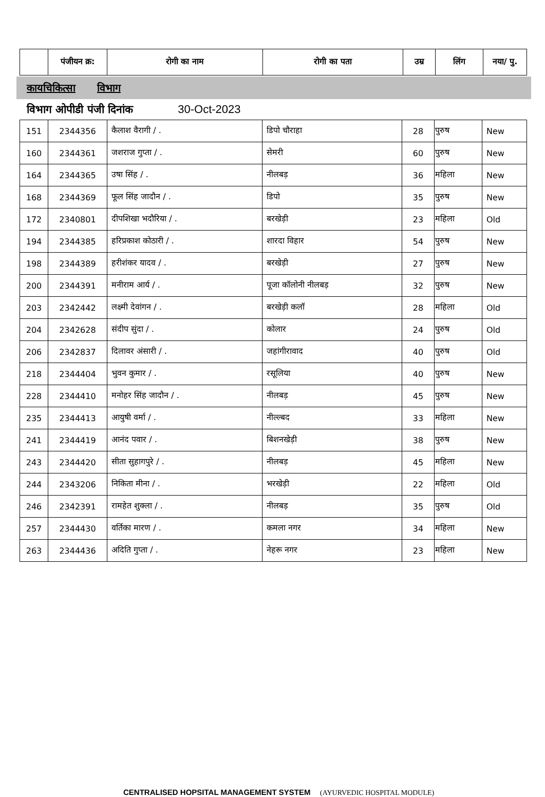| | पंजीयन क्र: | रोगी का नाम | रोगी का पता | उम्र | लिंग | नया/ पु. |
| --- | --- | --- | --- | --- | --- | --- |
कायचिकित्सा विभाग
विभाग ओपीडी पंजी दिनांक 30-Oct-2023
| 151 | 2344356 | कैलाश वैरागी / . | डिपो चौराहा | 28 | पुरुष | New |
| 160 | 2344361 | जशराज गुप्ता / . | सेमरी | 60 | पुरुष | New |
| 164 | 2344365 | उषा सिंह / . | नीलबड़ | 36 | महिला | New |
| 168 | 2344369 | फूल सिंह जादौन / . | डिपो | 35 | पुरुष | New |
| 172 | 2340801 | दीपशिखा भदौरिया / . | बरखेड़ी | 23 | महिला | Old |
| 194 | 2344385 | हरिप्रकाश कोठारी / . | शारदा विहार | 54 | पुरुष | New |
| 198 | 2344389 | हरीशंकर यादव / . | बरखेड़ी | 27 | पुरुष | New |
| 200 | 2344391 | मनीराम आर्य / . | पूजा कॉलोनी नीलबड़ | 32 | पुरुष | New |
| 203 | 2342442 | लक्ष्मी देवांगन / . | बरखेड़ी कलॉ | 28 | महिला | Old |
| 204 | 2342628 | संदीप सुंदा / . | कोलार | 24 | पुरुष | Old |
| 206 | 2342837 | दिलावर अंसारी / . | जहांगीरावाद | 40 | पुरुष | Old |
| 218 | 2344404 | भुवन कुमार / . | रसूलिया | 40 | पुरुष | New |
| 228 | 2344410 | मनोहर सिंह जादौन / . | नीलबड़ | 45 | पुरुष | New |
| 235 | 2344413 | आयुषी वर्मा / . | नील्ल्बद | 33 | महिला | New |
| 241 | 2344419 | आनंद पवार / . | बिशनखेड़ी | 38 | पुरुष | New |
| 243 | 2344420 | सीता सुहागपुरे / . | नीलबड़ | 45 | महिला | New |
| 244 | 2343206 | निकिता मीना / . | भरखेड़ी | 22 | महिला | Old |
| 246 | 2342391 | रामहेत शुक्ला / . | नीलबड़ | 35 | पुरुष | Old |
| 257 | 2344430 | वर्तिका मारण / . | कमला नगर | 34 | महिला | New |
| 263 | 2344436 | अदिति गुप्ता / . | नेहरू नगर | 23 | महिला | New |
CENTRALISED HOPSITAL MANAGEMENT SYSTEM (AYURVEDIC HOSPITAL MODULE)